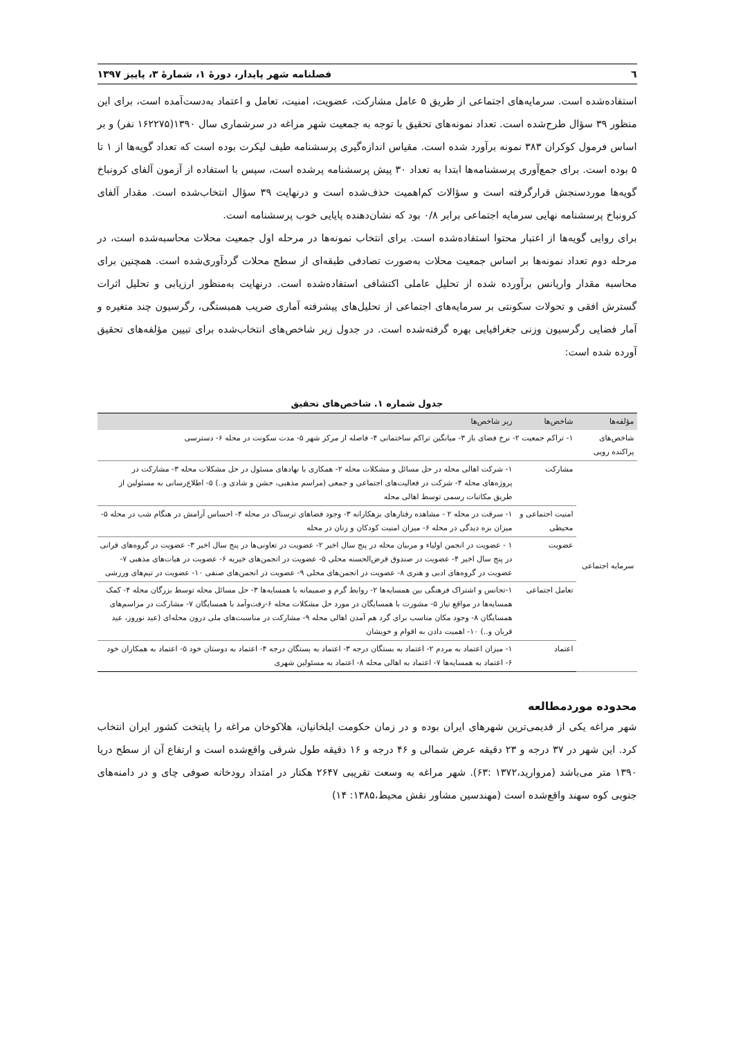٦ فصلنامه شهر پایدار، دورهٔ ۱، شمارهٔ ۳، پاییز ۱۳۹۷
استفاده‌شده است. سرمایه‌های اجتماعی از طریق ۵ عامل مشارکت، عضویت، امنیت، تعامل و اعتماد به‌دست‌آمده است، برای این منظور ۳۹ سؤال طرح‌شده است. تعداد نمونه‌های تحقیق با توجه به جمعیت شهر مراغه در سرشماری سال ۱۳۹۰(۱۶۲۲۷۵ نفر) و بر اساس فرمول کوکران ۳۸۳ نمونه برآورد شده است. مقیاس اندازه‌گیری پرسشنامه طیف لیکرت بوده است که تعداد گویه‌ها از ۱ تا ۵ بوده است. برای جمع‌آوری پرسشنامه‌ها ابتدا به تعداد ۳۰ پیش پرسشنامه پرشده است، سپس با استفاده از آزمون آلفای کرونباخ گویه‌ها موردسنجش قرارگرفته است و سؤالات کم‌اهمیت حذف‌شده است و درنهایت ۳۹ سؤال انتخاب‌شده است. مقدار آلفای کرونباخ پرسشنامه نهایی سرمایه اجتماعی برابر ۰/۸ بود که نشان‌دهنده پایایی خوب پرسشنامه است.
برای روایی گویه‌ها از اعتبار محتوا استفاده‌شده است. برای انتخاب نمونه‌ها در مرحله اول جمعیت محلات محاسبه‌شده است، در مرحله دوم تعداد نمونه‌ها بر اساس جمعیت محلات به‌صورت تصادفی طبقه‌ای از سطح محلات گردآوری‌شده است. همچنین برای محاسبه مقدار واریانس برآورده شده از تحلیل عاملی اکتشافی استفاده‌شده است. درنهایت به‌منظور ارزیابی و تحلیل اثرات گسترش افقی و تحولات سکونتی بر سرمایه‌های اجتماعی از تحلیل‌های پیشرفته آماری ضریب همبستگی، رگرسیون چند متغیره و آمار فضایی رگرسیون وزنی جغرافیایی بهره گرفته‌شده است. در جدول زیر شاخص‌های انتخاب‌شده برای تبیین مؤلفه‌های تحقیق آورده شده است:
جدول شماره ۱. شاخص‌های تحقیق
| مؤلفه‌ها | شاخص‌ها | زیر شاخص‌ها |
| --- | --- | --- |
| شاخص‌های پراکنده رویی | ۱- تراکم جمعیت ۲- نرخ فضای باز ۳- میانگین تراکم ساختمانی ۴- فاصله از مرکز شهر ۵- مدت سکونت در محله ۶- دسترسی | |
| سرمایه اجتماعی | مشارکت | ۱- شرکت اهالی محله در حل مسائل و مشکلات محله ۲- همکاری با نهادهای مسئول در حل مشکلات محله ۳- مشارکت در پروژه‌های محله ۴- شرکت در فعالیت‌های اجتماعی و جمعی (مراسم مذهبی، جشن و شادی و..) ۵- اطلاع‌رسانی به مسئولین از طریق مکاتبات رسمی توسط اهالی محله |
| | امنیت اجتماعی و محیطی | ۱- سرقت در محله ۲ - مشاهده رفتارهای بزهکارانه ۳- وجود فضاهای ترسناک در محله ۴- احساس آرامش در هنگام شب در محله ۵- میزان بزه دیدگی در محله ۶- میزان امنیت کودکان و زنان در محله |
| | عضویت | ۱ - عضویت در انجمن اولیاء و مربیان محله در پنج سال اخیر ۲- عضویت در تعاونی‌ها در پنج سال اخیر ۳- عضویت در گروه‌های قرانی در پنج سال اخیر ۴- عضویت در صندوق قرض‌الحسنه محلی ۵- عضویت در انجمن‌های خیریه ۶- عضویت در هیات‌های مذهبی ۷- عضویت در گروه‌های ادبی و هنری ۸- عضویت در انجمن‌های محلی ۹- عضویت در انجمن‌های صنفی ۱۰- عضویت در تیم‌های ورزشی |
| | تعامل اجتماعی | ۱-تجانس و اشتراک فرهنگی بین همسایه‌ها ۲- روابط گرم و صمیمانه با همسایه‌ها ۳- حل مسائل محله توسط بزرگان محله ۴- کمک همسایه‌ها در مواقع نیاز ۵- مشورت با همسایگان در مورد حل مشکلات محله ۶-رفت‌وآمد با همسایگان ۷- مشارکت در مراسم‌های همسایگان ۸- وجود مکان مناسب برای گرد هم آمدن اهالی محله ۹- مشارکت در مناسبت‌های ملی درون محله‌ای (عید نوروز، عید قربان و..) ۱۰- اهمیت دادن به اقوام و خویشان |
| | اعتماد | ۱- میزان اعتماد به مردم ۲- اعتماد به بستگان درجه ۳- اعتماد به بستگان درجه ۴- اعتماد به دوستان خود ۵- اعتماد به همکاران خود ۶- اعتماد به همسایه‌ها ۷- اعتماد به اهالی محله ۸- اعتماد به مسئولین شهری |
محدوده موردمطالعه
شهر مراغه یکی از قدیمی‌ترین شهرهای ایران بوده و در زمان حکومت ایلخانیان، هلاکوخان مراغه را پایتخت کشور ایران انتخاب کرد. این شهر در ۳۷ درجه و ۲۳ دقیقه عرض شمالی و ۴۶ درجه و ۱۶ دقیقه طول شرقی واقع‌شده است و ارتفاع آن از سطح دریا ۱۳۹۰ متر می‌باشد (مروارید،۱۳۷۲ :۶۳). شهر مراغه به وسعت تقریبی ۲۶۴۷ هکتار در امتداد رودخانه صوفی چای و در دامنه‌های جنوبی کوه سهند واقع‌شده است (مهندسین مشاور نقش محیط،۱۳۸۵: ۱۴)